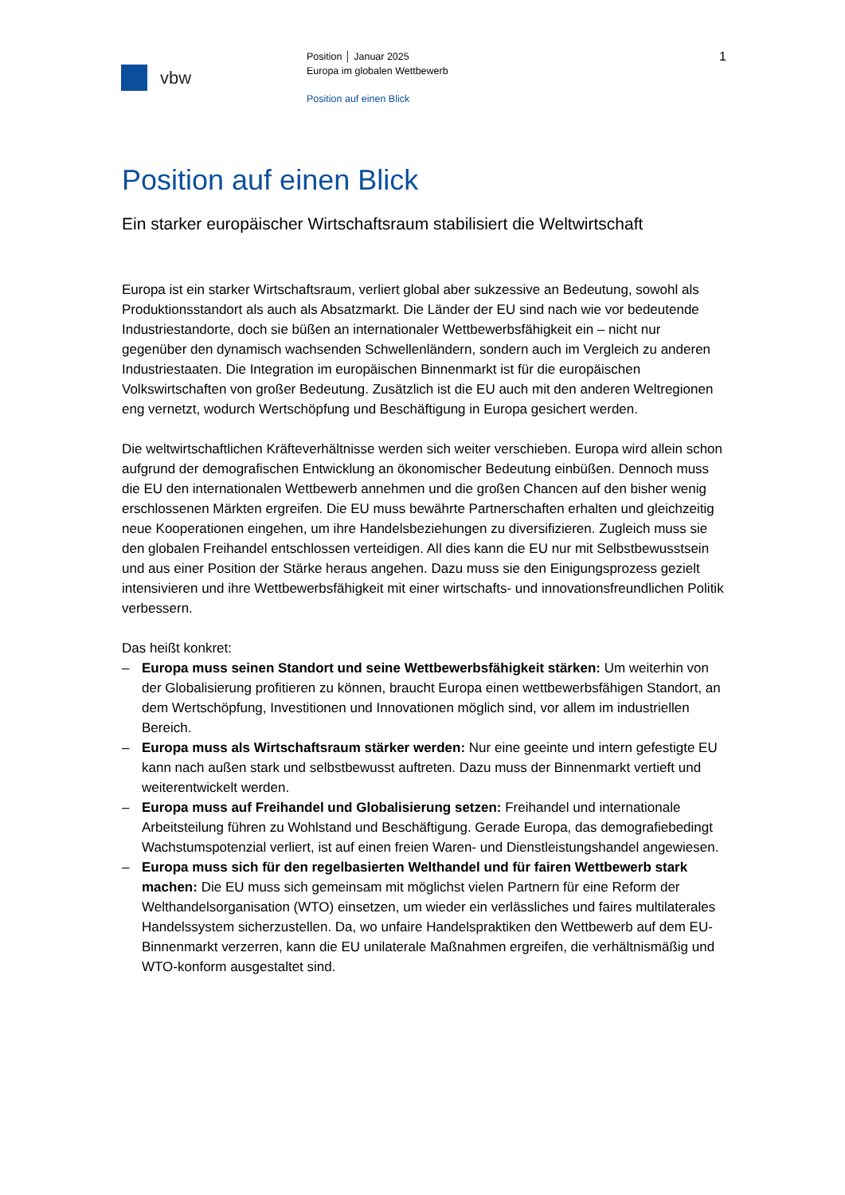vbw
Position │ Januar 2025
Europa im globalen Wettbewerb
Position auf einen Blick
1
Position auf einen Blick
Ein starker europäischer Wirtschaftsraum stabilisiert die Weltwirtschaft
Europa ist ein starker Wirtschaftsraum, verliert global aber sukzessive an Bedeutung, sowohl als Produktionsstandort als auch als Absatzmarkt. Die Länder der EU sind nach wie vor bedeutende Industriestandorte, doch sie büßen an internationaler Wettbewerbs­fähigkeit ein – nicht nur gegenüber den dynamisch wachsenden Schwellenländern, sondern auch im Vergleich zu anderen Industriestaaten. Die Integration im europäischen Binnenmarkt ist für die europäischen Volkswirtschaften von großer Bedeutung. Zusätzlich ist die EU auch mit den anderen Weltregionen eng vernetzt, wodurch Wertschöpfung und Beschäftigung in Europa gesichert werden.
Die weltwirtschaftlichen Kräfteverhältnisse werden sich weiter verschieben. Europa wird allein schon aufgrund der demografischen Entwicklung an ökonomischer Bedeutung einbüßen. Dennoch muss die EU den internationalen Wettbewerb annehmen und die großen Chancen auf den bisher wenig erschlossenen Märkten ergreifen. Die EU muss bewährte Partnerschaften erhalten und gleichzeitig neue Kooperationen eingehen, um ihre Handelsbeziehungen zu diversifizieren. Zugleich muss sie den globalen Freihandel entschlossen verteidigen. All dies kann die EU nur mit Selbstbewusstsein und aus einer Position der Stärke heraus angehen. Dazu muss sie den Einigungsprozess gezielt intensivie­ren und ihre Wettbewerbsfähigkeit mit einer wirtschafts- und innovationsfreundlichen Politik verbessern.
Das heißt konkret:
– Europa muss seinen Standort und seine Wettbewerbsfähigkeit stärken: Um weiterhin von der Globalisierung profitieren zu können, braucht Europa einen wettbewerbsfähi­gen Standort, an dem Wertschöpfung, Investitionen und Innovationen möglich sind, vor allem im industriellen Bereich.
– Europa muss als Wirtschaftsraum stärker werden: Nur eine geeinte und intern gefes­tigte EU kann nach außen stark und selbstbewusst auftreten. Dazu muss der Binnen­markt vertieft und weiterentwickelt werden.
– Europa muss auf Freihandel und Globalisierung setzen: Freihandel und internationale Arbeitsteilung führen zu Wohlstand und Beschäftigung. Gerade Europa, das demogra­fiebedingt Wachstumspotenzial verliert, ist auf einen freien Waren- und Dienstleis­tungshandel angewiesen.
– Europa muss sich für den regelbasierten Welthandel und für fairen Wettbewerb stark machen: Die EU muss sich gemeinsam mit möglichst vielen Partnern für eine Reform der Welthandelsorganisation (WTO) einsetzen, um wieder ein verlässliches und faires multilaterales Handelssystem sicherzustellen. Da, wo unfaire Handelspraktiken den Wettbewerb auf dem EU-Binnenmarkt verzerren, kann die EU unilaterale Maßnahmen ergreifen, die verhältnismäßig und WTO-konform ausgestaltet sind.